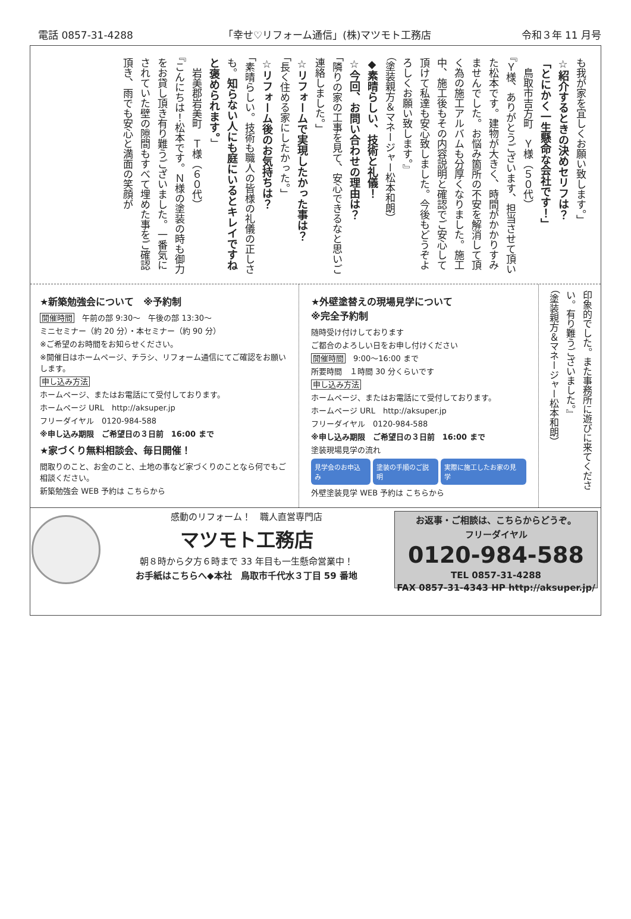電話 0857-31-4288 「幸せ♡リフォーム通信」(株)マツモト工務店 令和３年 11 月号
も我が家を宜しくお願い致します。」
☆紹介するときの決めセリフは？
「とにかく一生懸命な会社です！」
　鳥取市吉方町　Ｙ様（５０代）
『Ｙ様、ありがとうございます、担当させて頂いた松本です。建物が大きく、時間がかかりすみませんでした。お悩み箇所の不安を解消して頂く為の施工アルバムも分厚くなりました。施工中、施工後もその内容説明と確認でご安心して頂けて私達も安心致しました。今後もどうぞよろしくお願い致します。』
（塗装親方＆マネージャー松本和朗）
◆素晴らしい、技術と礼儀！
☆今回、お問い合わせの理由は？
「隣りの家の工事を見て、安心できるなと思いご連絡しました。」
☆リフォームで実現したかった事は？
「長く住める家にしたかった。」
☆リフォーム後のお気持ちは？
「素晴らしい。技術も職人の皆様の礼儀の正しさも。知らない人にも庭にいるとキレイですねと褒められます。」
　岩美郡岩美町　Ｔ様（６０代）
『こんにちは！松本です。Ｎ様の塗装の時も御力をお貸し頂き有り難うございました。一番気にされていた壁の隙間もすべて埋めた事をご確認頂き、雨でも安心と満面の笑顔が
★新築勉強会について　※予約制
開催時間　午前の部 9:30～　午後の部 13:30～
ミニセミナー（約 20 分）・本セミナー（約 90 分）
※ご希望のお時間をお知らせください。
※開催日はホームページ、チラシ、リフォーム通信にてご確認をお願いします。
申し込み方法
ホームページ、またはお電話にて受付しております。
ホームページ URL　http://aksuper.jp
フリーダイヤル　0120-984-588
※申し込み期限　ご希望日の３日前　16:00 まで
★家づくり無料相談会、毎日開催！
間取りのこと、お金のこと、土地の事など家づくりのことなら何でもご相談ください。
新築勉強会 WEB 予約は こちらから
★外壁塗替えの現場見学について
※完全予約制
随時受け付けしております
ご都合のよろしい日をお申し付けください
開催時間　9:00～16:00 まで
所要時間　１時間 30 分くらいです
申し込み方法
ホームページ、またはお電話にて受付しております。
ホームページ URL　http://aksuper.jp
フリーダイヤル　0120-984-588
※申し込み期限　ご希望日の３日前　16:00 まで
塗装現場見学の流れ
見学会のお申込み 塗装の手順のご説明 実際に施工したお家の見学
外壁塗装見学 WEB 予約は こちらから
印象的でした。また事務所に遊びに来てください。有り難うございました。』
（塗装親方＆マネージャー松本和朗）
感動のリフォーム！　職人直営専門店
マツモト工務店
朝８時から夕方６時まで 33 年目も一生懸命営業中！
お手紙はこちらへ◆本社　鳥取市千代水３丁目 59 番地
お返事・ご相談は、こちらからどうぞ。
フリーダイヤル
0120-984-588
TEL 0857-31-4288
FAX 0857-31-4343 HP http://aksuper.jp/